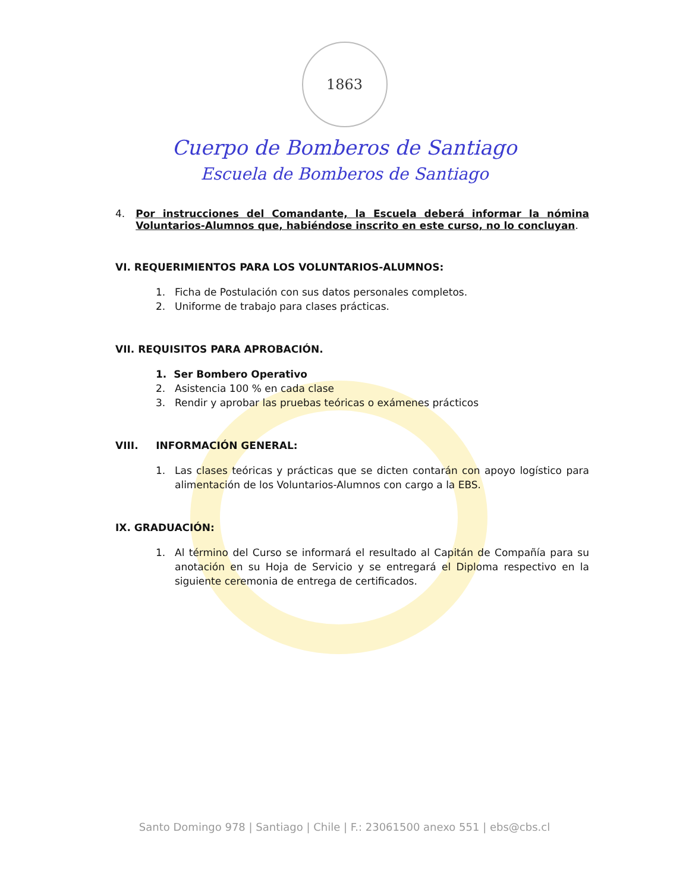1863
Cuerpo de Bomberos de Santiago
Escuela de Bomberos de Santiago
4. Por instrucciones del Comandante, la Escuela deberá informar la nómina Voluntarios-Alumnos que, habiéndose inscrito en este curso, no lo concluyan.
VI. REQUERIMIENTOS PARA LOS VOLUNTARIOS-ALUMNOS:
1. Ficha de Postulación con sus datos personales completos.
2. Uniforme de trabajo para clases prácticas.
VII. REQUISITOS PARA APROBACIÓN.
1. Ser Bombero Operativo
2. Asistencia 100 % en cada clase
3. Rendir y aprobar las pruebas teóricas o exámenes prácticos
VIII. INFORMACIÓN GENERAL:
1. Las clases teóricas y prácticas que se dicten contarán con apoyo logístico para alimentación de los Voluntarios-Alumnos con cargo a la EBS.
IX. GRADUACIÓN:
1. Al término del Curso se informará el resultado al Capitán de Compañía para su anotación en su Hoja de Servicio y se entregará el Diploma respectivo en la siguiente ceremonia de entrega de certificados.
Santo Domingo 978 | Santiago | Chile | F.: 23061500 anexo 551 | ebs@cbs.cl